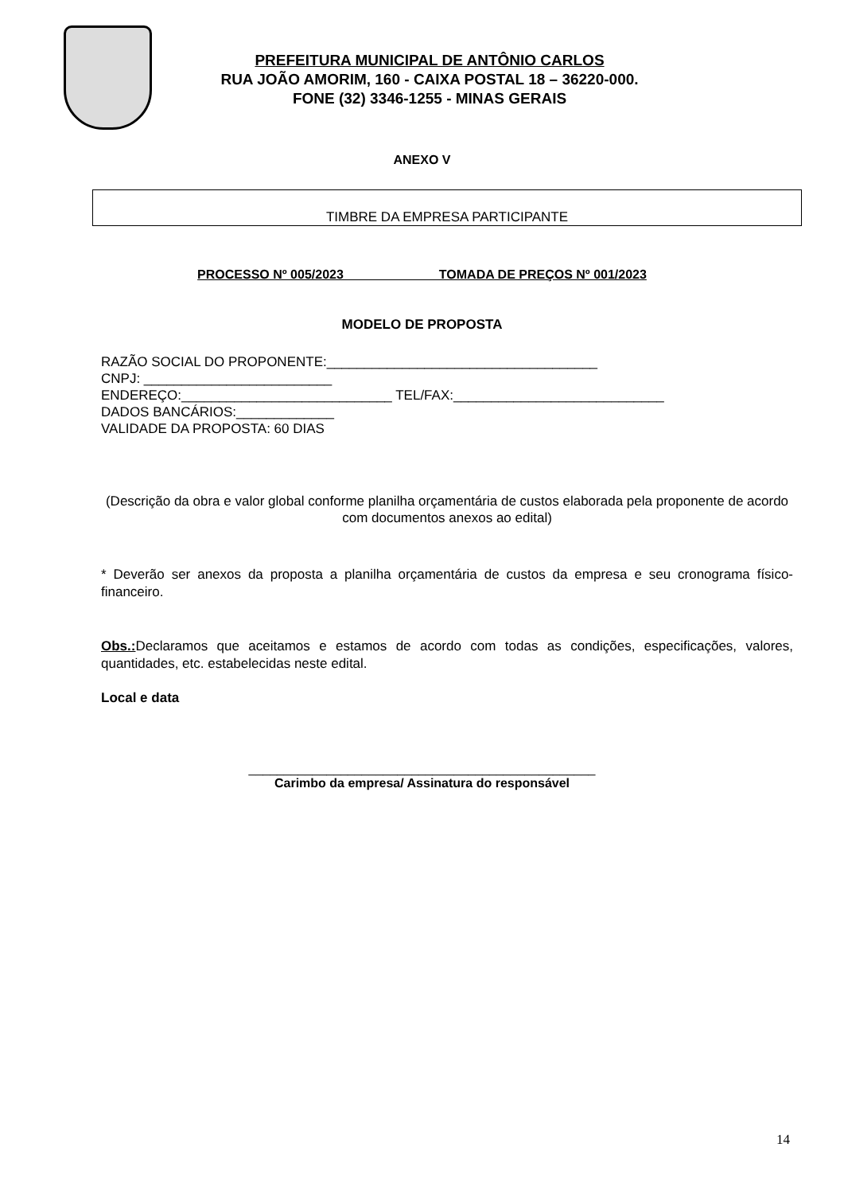PREFEITURA MUNICIPAL DE ANTÔNIO CARLOS
RUA JOÃO AMORIM, 160 - CAIXA POSTAL 18 – 36220-000.
FONE (32) 3346-1255 - MINAS GERAIS
ANEXO V
TIMBRE DA EMPRESA PARTICIPANTE
PROCESSO Nº 005/2023 TOMADA DE PREÇOS Nº 001/2023
MODELO DE PROPOSTA
RAZÃO SOCIAL DO PROPONENTE:____________________________________
CNPJ: _________________________
ENDEREÇO:____________________________ TEL/FAX:____________________________
DADOS BANCÁRIOS:_____________
VALIDADE DA PROPOSTA: 60 DIAS
(Descrição da obra e valor global conforme planilha orçamentária de custos elaborada pela proponente de acordo com documentos anexos ao edital)
* Deverão ser anexos da proposta a planilha orçamentária de custos da empresa e seu cronograma físico-financeiro.
Obs.: Declaramos que aceitamos e estamos de acordo com todas as condições, especificações, valores, quantidades, etc. estabelecidas neste edital.
Local e data
_________________________________________________
Carimbo da empresa/ Assinatura do responsável
14